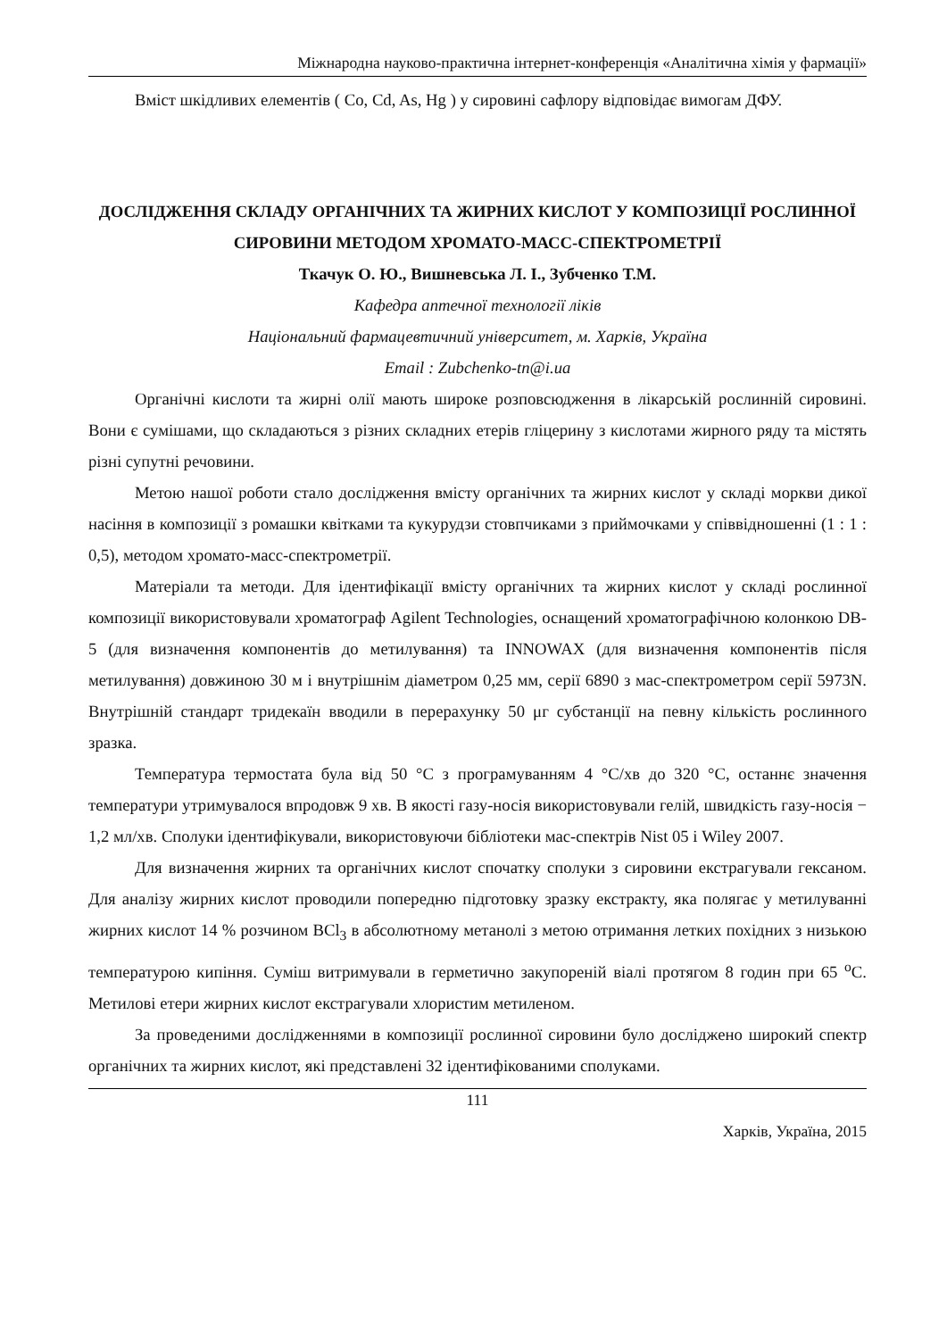Міжнародна науково-практична інтернет-конференція «Аналітична хімія у фармації»
Вміст шкідливих елементів ( Co, Cd, As, Hg ) у сировині сафлору відповідає вимогам ДФУ.
ДОСЛІДЖЕННЯ СКЛАДУ ОРГАНІЧНИХ ТА ЖИРНИХ КИСЛОТ У КОМПОЗИЦІЇ РОСЛИННОЇ СИРОВИНИ МЕТОДОМ ХРОМАТО-МАСС-СПЕКТРОМЕТРІЇ
Ткачук О. Ю., Вишневська Л. І., Зубченко Т.М.
Кафедра аптечної технології ліків
Національний фармацевтичний університет, м. Харків, Україна
Email : Zubchenko-tn@i.ua
Органічні кислоти та жирні олії мають широке розповсюдження в лікарській рослинній сировині. Вони є сумішами, що складаються з різних складних етерів гліцерину з кислотами жирного ряду та містять різні супутні речовини.
Метою нашої роботи стало дослідження вмісту органічних та жирних кислот у складі моркви дикої насіння в композиції з ромашки квітками та кукурудзи стовпчиками з приймочками у співвідношенні (1 : 1 : 0,5), методом хромато-масс-спектрометрії.
Матеріали та методи. Для ідентифікації вмісту органічних та жирних кислот у складі рослинної композиції використовували хроматограф Agilent Technologies, оснащений хроматографічною колонкою DB-5 (для визначення компонентів до метилування) та INNOWAX (для визначення компонентів після метилування) довжиною 30 м і внутрішнім діаметром 0,25 мм, серії 6890 з мас-спектрометром серії 5973N. Внутрішній стандарт тридекаїн вводили в перерахунку 50 μг субстанції на певну кількість рослинного зразка.
Температура термостата була від 50 °С з програмуванням 4 °С/хв до 320 °С, останнє значення температури утримувалося впродовж 9 хв. В якості газу-носія використовували гелій, швидкість газу-носія − 1,2 мл/хв. Сполуки ідентифікували, використовуючи бібліотеки мас-спектрів Nist 05 і Wiley 2007.
Для визначення жирних та органічних кислот спочатку сполуки з сировини екстрагували гексаном. Для аналізу жирних кислот проводили попередню підготовку зразку екстракту, яка полягає у метилуванні жирних кислот 14 % розчином BCl<sub>3</sub> в абсолютному метанолі з метою отримання летких похідних з низькою температурою кипіння. Суміш витримували в герметично закупореній віалі протягом 8 годин при 65 <sup>о</sup>С. Метилові етери жирних кислот екстрагували хлористим метиленом.
За проведеними дослідженнями в композиції рослинної сировини було досліджено широкий спектр органічних та жирних кислот, які представлені 32 ідентифікованими сполуками.
111
Харків, Україна, 2015